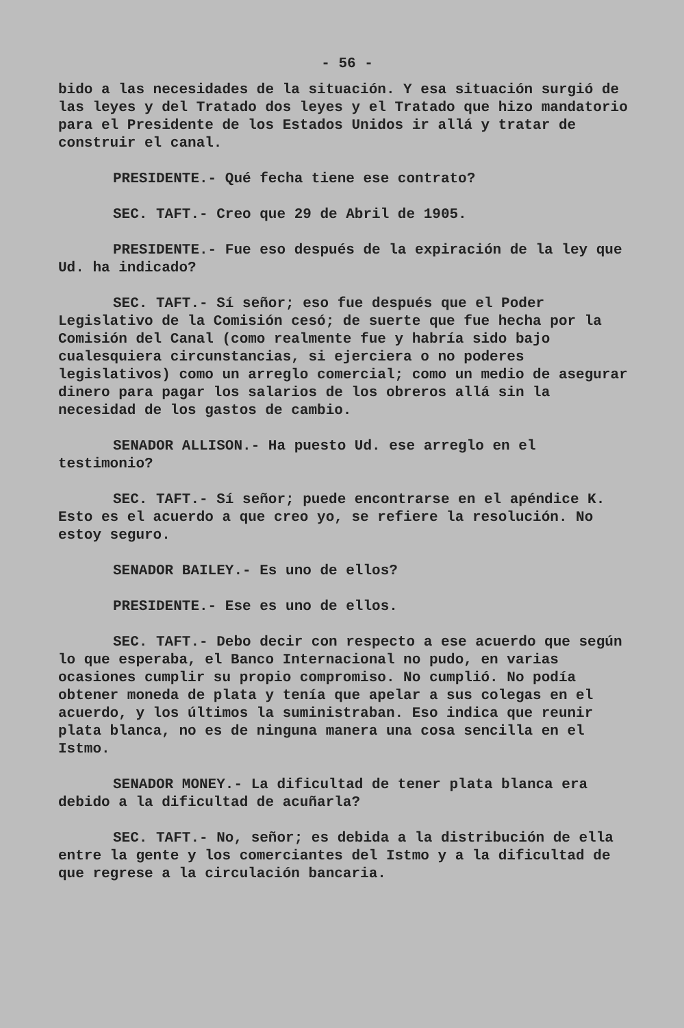- 56 -
bido a las necesidades de la situación. Y esa situación surgió de las leyes y del Tratado dos leyes y el Tratado que hizo mandatorio para el Presidente de los Estados Unidos ir allá y tratar de construir el canal.
PRESIDENTE.- Qué fecha tiene ese contrato?
SEC. TAFT.- Creo que 29 de Abril de 1905.
PRESIDENTE.- Fue eso después de la expiración de la ley que Ud. ha indicado?
SEC. TAFT.- Sí señor; eso fue después que el Poder Legislativo de la Comisión cesó; de suerte que fue hecha por la Comisión del Canal (como realmente fue y habría sido bajo cualesquiera circunstancias, si ejerciera o no poderes legislativos) como un arreglo comercial; como un medio de asegurar dinero para pagar los salarios de los obreros allá sin la necesidad de los gastos de cambio.
SENADOR ALLISON.- Ha puesto Ud. ese arreglo en el testimonio?
SEC. TAFT.- Sí señor; puede encontrarse en el apéndice K. Esto es el acuerdo a que creo yo, se refiere la resolución. No estoy seguro.
SENADOR BAILEY.- Es uno de ellos?
PRESIDENTE.- Ese es uno de ellos.
SEC. TAFT.- Debo decir con respecto a ese acuerdo que según lo que esperaba, el Banco Internacional no pudo, en varias ocasiones cumplir su propio compromiso. No cumplió. No podía obtener moneda de plata y tenía que apelar a sus colegas en el acuerdo, y los últimos la suministraban. Eso indica que reunir plata blanca, no es de ninguna manera una cosa sencilla en el Istmo.
SENADOR MONEY.- La dificultad de tener plata blanca era debido a la dificultad de acuñarla?
SEC. TAFT.- No, señor; es debida a la distribución de ella entre la gente y los comerciantes del Istmo y a la dificultad de que regrese a la circulación bancaria.